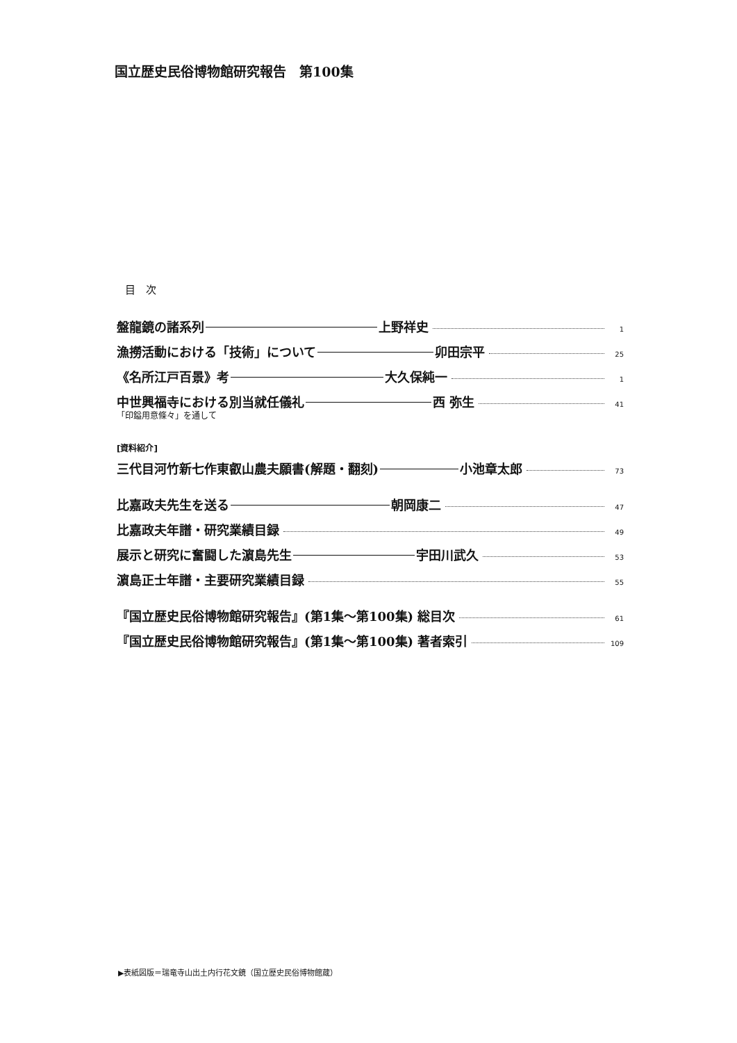国立歴史民俗博物館研究報告　第100集
目　次
盤龍鏡の諸系列 上野祥史 1
漁撈活動における「技術」について 卯田宗平 25
《名所江戸百景》考 大久保純一 1
中世興福寺における別当就任儀礼 西 弥生 41
「印鎰用意條々」を通して
[資料紹介]
三代目河竹新七作東叡山農夫願書(解題・翻刻) 小池章太郎 73
比嘉政夫先生を送る 朝岡康二 47
比嘉政夫年譜・研究業績目録 49
展示と研究に奮闘した濵島先生 宇田川武久 53
濵島正士年譜・主要研究業績目録 55
『国立歴史民俗博物館研究報告』(第1集〜第100集) 総目次 61
『国立歴史民俗博物館研究報告』(第1集〜第100集) 著者索引 109
▶表紙図版＝瑞竜寺山出土内行花文鏡（国立歴史民俗博物館蔵）